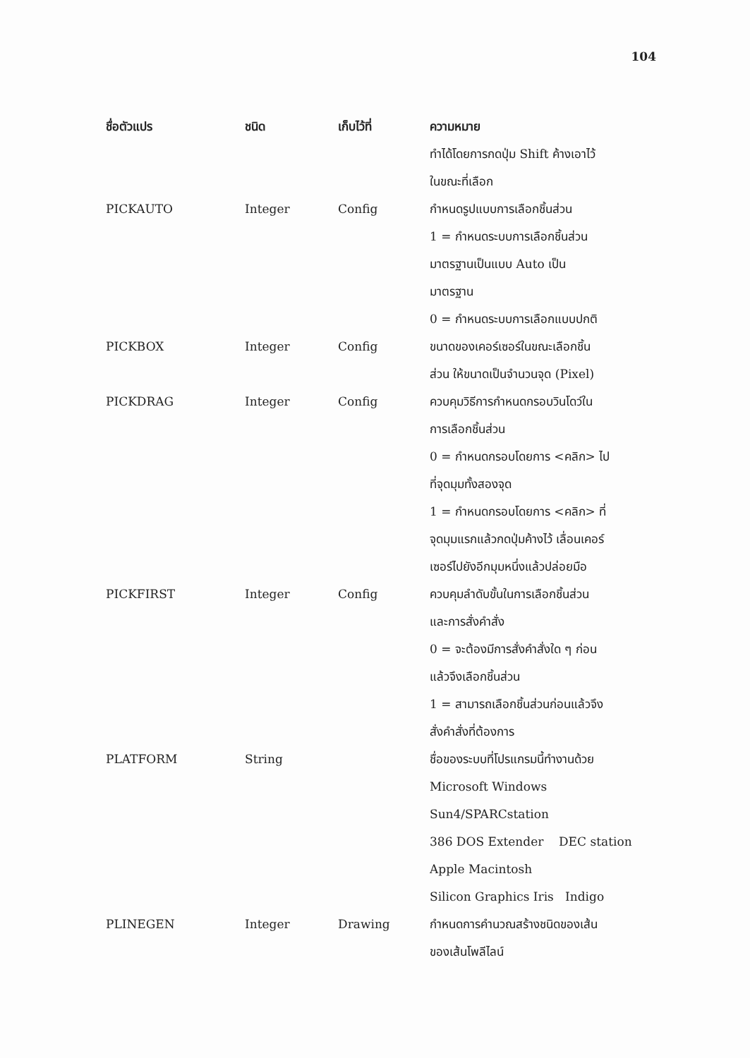104
| ชื่อตัวแปร | ชนิด | เก็บไว้ที่ | ความหมาย |
| --- | --- | --- | --- |
| | | | ทำได้โดยการกดปุ่ม Shift ค้างเอาไว้ ในขณะที่เลือก |
| PICKAUTO | Integer | Config | กำหนดรูปแบบการเลือกชิ้นส่วน 1 = กำหนดระบบการเลือกชิ้นส่วน มาตรฐานเป็นแบบ Auto เป็น มาตรฐาน 0 = กำหนดระบบการเลือกแบบปกติ |
| PICKBOX | Integer | Config | ขนาดของเคอร์เซอร์ในขณะเลือกชิ้น ส่วน ให้ขนาดเป็นจำนวนจุด (Pixel) |
| PICKDRAG | Integer | Config | ควบคุมวิธีการกำหนดกรอบวินโดว์ใน การเลือกชิ้นส่วน 0 = กำหนดกรอบโดยการ <คลิก> ไป ที่จุดมุมทั้งสองจุด 1 = กำหนดกรอบโดยการ <คลิก> ที่ จุดมุมแรกแล้วกดปุ่มค้างไว้ เลื่อนเคอร์ เซอร์ไปยังอีกมุมหนึ่งแล้วปล่อยมือ |
| PICKFIRST | Integer | Config | ควบคุมลำดับขั้นในการเลือกชิ้นส่วน และการสั่งคำสั่ง 0 = จะต้องมีการสั่งคำสั่งใด ๆ ก่อน แล้วจึงเลือกชิ้นส่วน 1 = สามารถเลือกชิ้นส่วนก่อนแล้วจึง สั่งคำสั่งที่ต้องการ |
| PLATFORM | String | | ชื่อของระบบที่โปรแกรมนี้ทำงานด้วย Microsoft Windows Sun4/SPARCstation 386 DOS Extender DEC station Apple Macintosh Silicon Graphics Iris Indigo |
| PLINEGEN | Integer | Drawing | กำหนดการคำนวณสร้างชนิดของเส้น ของเส้นโพลีไลน์ |